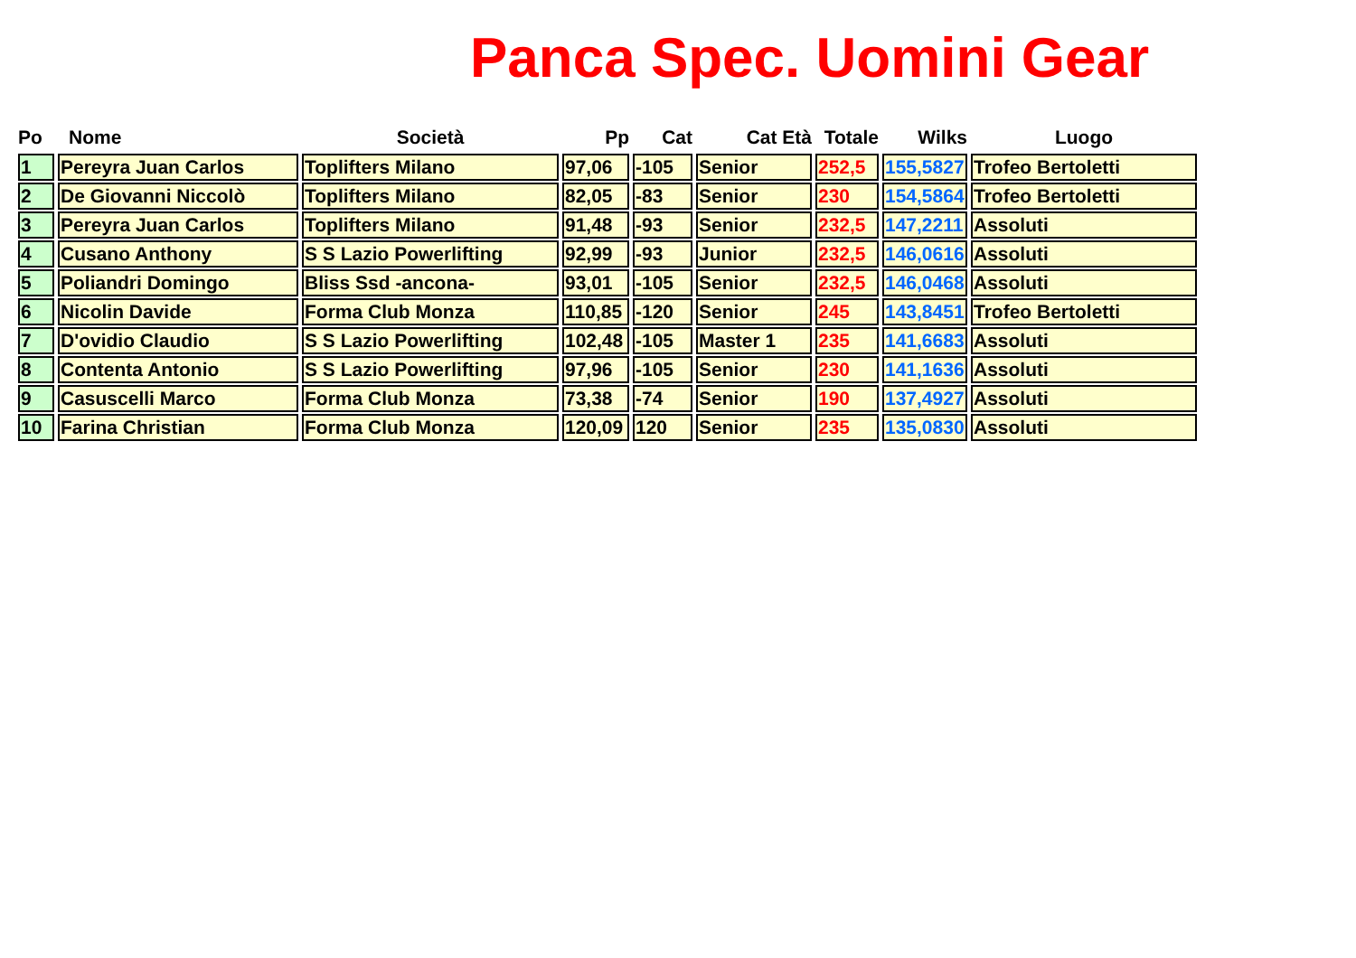Panca Spec. Uomini Gear
| Po | Nome | Società | Pp | Cat | Cat Età | Totale | Wilks | Luogo |
| --- | --- | --- | --- | --- | --- | --- | --- | --- |
| 1 | Pereyra Juan Carlos | Toplifters Milano | 97,06 | -105 | Senior | 252,5 | 155,5827 | Trofeo Bertoletti |
| 2 | De Giovanni Niccolò | Toplifters Milano | 82,05 | -83 | Senior | 230 | 154,5864 | Trofeo Bertoletti |
| 3 | Pereyra Juan Carlos | Toplifters Milano | 91,48 | -93 | Senior | 232,5 | 147,2211 | Assoluti |
| 4 | Cusano Anthony | S S Lazio Powerlifting | 92,99 | -93 | Junior | 232,5 | 146,0616 | Assoluti |
| 5 | Poliandri Domingo | Bliss Ssd -ancona- | 93,01 | -105 | Senior | 232,5 | 146,0468 | Assoluti |
| 6 | Nicolin Davide | Forma Club Monza | 110,85 | -120 | Senior | 245 | 143,8451 | Trofeo Bertoletti |
| 7 | D'ovidio Claudio | S S Lazio Powerlifting | 102,48 | -105 | Master 1 | 235 | 141,6683 | Assoluti |
| 8 | Contenta Antonio | S S Lazio Powerlifting | 97,96 | -105 | Senior | 230 | 141,1636 | Assoluti |
| 9 | Casuscelli Marco | Forma Club Monza | 73,38 | -74 | Senior | 190 | 137,4927 | Assoluti |
| 10 | Farina Christian | Forma Club Monza | 120,09 | 120 | Senior | 235 | 135,0830 | Assoluti |